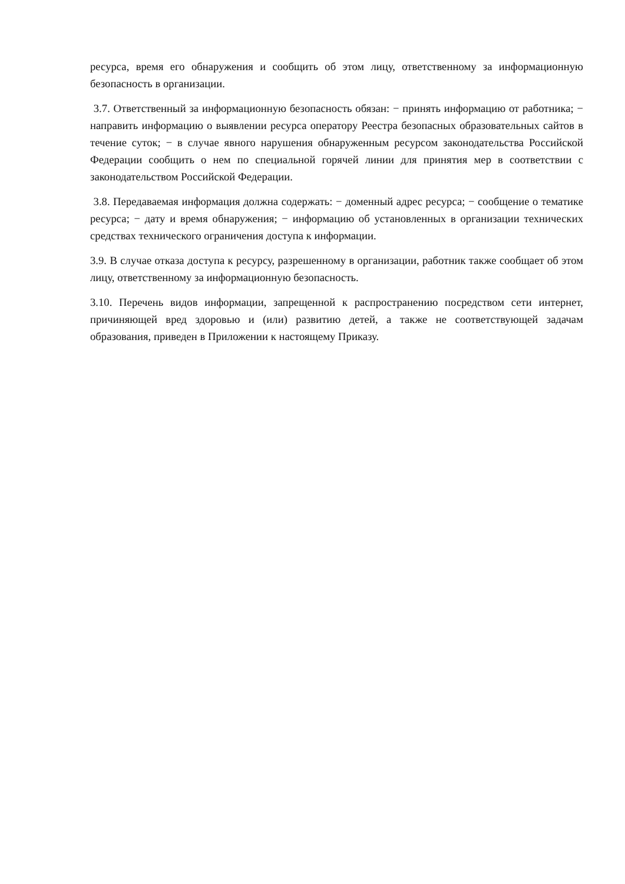ресурса, время его обнаружения и сообщить об этом лицу, ответственному за информационную безопасность в организации.
3.7. Ответственный за информационную безопасность обязан: − принять информацию от работника; − направить информацию о выявлении ресурса оператору Реестра безопасных образовательных сайтов в течение суток; − в случае явного нарушения обнаруженным ресурсом законодательства Российской Федерации сообщить о нем по специальной горячей линии для принятия мер в соответствии с законодательством Российской Федерации.
3.8. Передаваемая информация должна содержать: − доменный адрес ресурса; − сообщение о тематике ресурса; − дату и время обнаружения; − информацию об установленных в организации технических средствах технического ограничения доступа к информации.
3.9. В случае отказа доступа к ресурсу, разрешенному в организации, работник также сообщает об этом лицу, ответственному за информационную безопасность.
3.10. Перечень видов информации, запрещенной к распространению посредством сети интернет, причиняющей вред здоровью и (или) развитию детей, а также не соответствующей задачам образования, приведен в Приложении к настоящему Приказу.